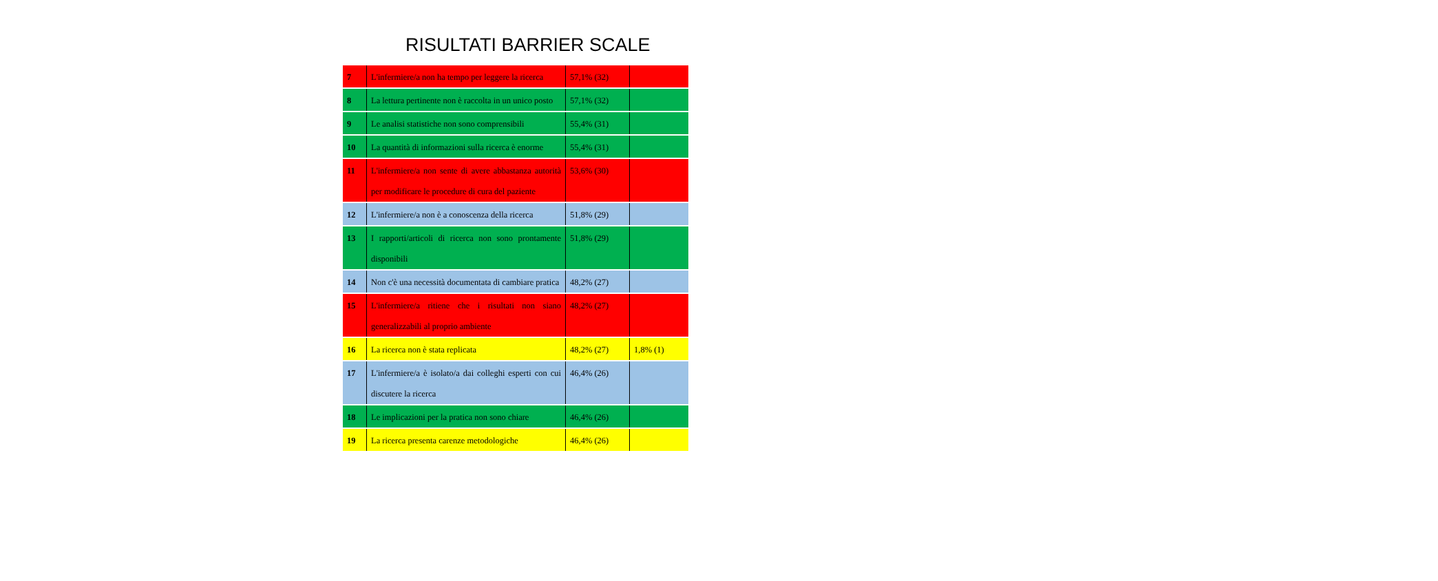RISULTATI BARRIER SCALE
| 7 | L'infermiere/a non ha tempo per leggere la ricerca | 57,1% (32) | |
| 8 | La lettura pertinente non è raccolta in un unico posto | 57,1% (32) | |
| 9 | Le analisi statistiche non sono comprensibili | 55,4% (31) | |
| 10 | La quantità di informazioni sulla ricerca è enorme | 55,4% (31) | |
| 11 | L'infermiere/a non sente di avere abbastanza autorità per modificare le procedure di cura del paziente | 53,6% (30) | |
| 12 | L'infermiere/a non è a conoscenza della ricerca | 51,8% (29) | |
| 13 | I rapporti/articoli di ricerca non sono prontamente disponibili | 51,8% (29) | |
| 14 | Non c'è una necessità documentata di cambiare pratica | 48,2% (27) | |
| 15 | L'infermiere/a ritiene che i risultati non siano generalizzabili al proprio ambiente | 48,2% (27) | |
| 16 | La ricerca non è stata replicata | 48,2% (27) | 1,8% (1) |
| 17 | L'infermiere/a è isolato/a dai colleghi esperti con cui discutere la ricerca | 46,4% (26) | |
| 18 | Le implicazioni per la pratica non sono chiare | 46,4% (26) | |
| 19 | La ricerca presenta carenze metodologiche | 46,4% (26) | |